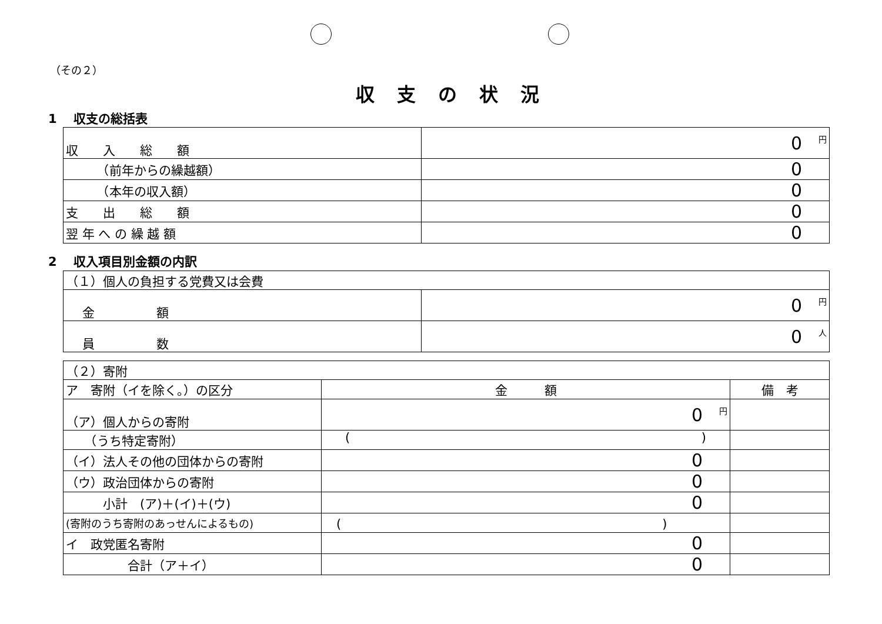（その２）
収支の状況
1　 収支の総括表
| 収 入 総 額 | 0 円 |
| （前年からの繰越額） | 0 円 |
| （本年の収入額） | 0 円 |
| 支 出 総 額 | 0 円 |
| 翌 年 へ の 繰 越 額 | 0 円 |
2　 収入項目別金額の内訳
| （１）個人の負担する党費又は会費 | |
| 金 額 | 0 円 |
| 員 数 | 0 人 |
| （２）寄附 | | |
| ア 寄附（イを除く。）の区分 | 金 額 | 備 考 |
| （ア）個人からの寄附 | 0 円 | |
| （うち特定寄附） | ( ) | |
| （イ）法人その他の団体からの寄附 | 0 円 | |
| （ウ）政治団体からの寄附 | 0 円 | |
| 小計 (ア)＋(イ)＋(ウ) | 0 円 | |
| (寄附のうち寄附のあっせんによるもの) | ( ) | |
| イ 政党匿名寄附 | 0 円 | |
| 合計（ア＋イ） | 0 円 | |